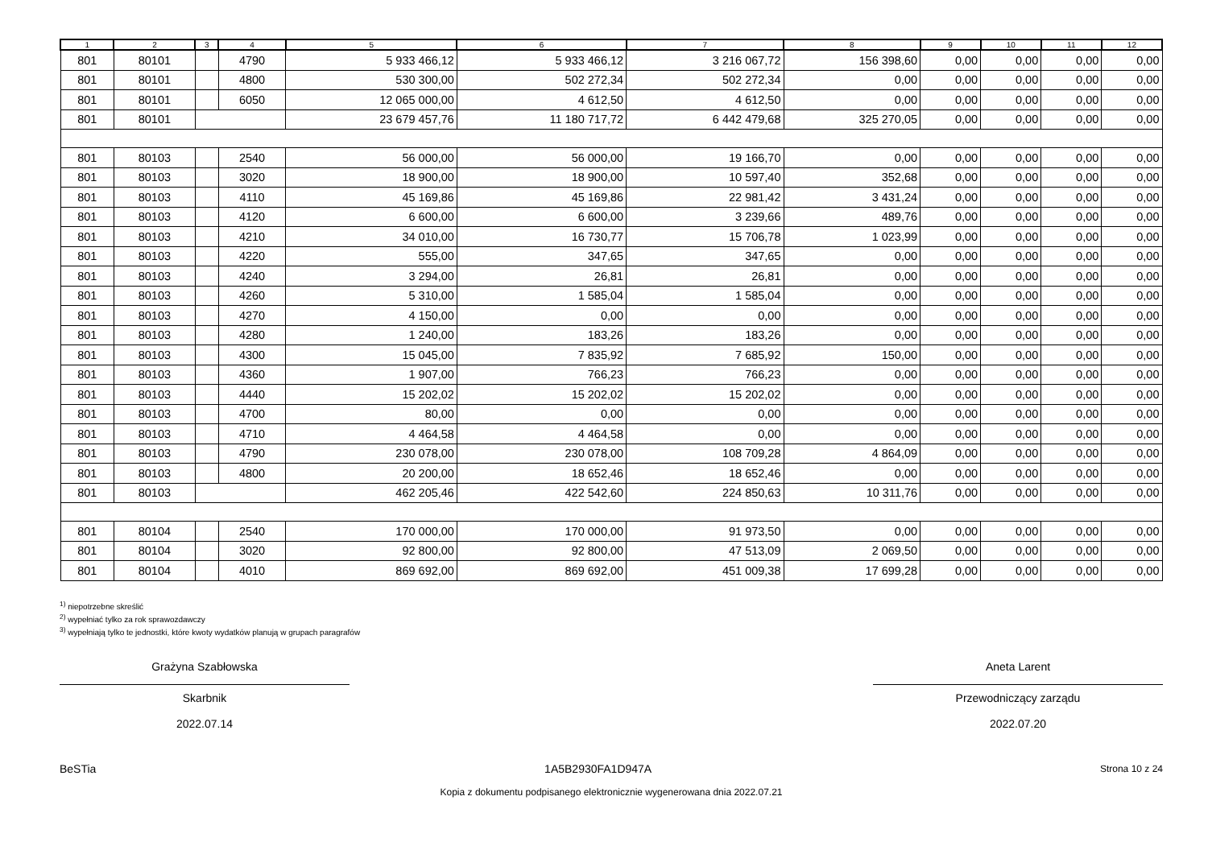| 1 | 2 | 3 | 4 | 5 | 6 | 7 | 8 | 9 | 10 | 11 | 12 |
| --- | --- | --- | --- | --- | --- | --- | --- | --- | --- | --- | --- |
| 801 | 80101 | | 4790 | 5 933 466,12 | 5 933 466,12 | 3 216 067,72 | 156 398,60 | 0,00 | 0,00 | 0,00 | 0,00 |
| 801 | 80101 | | 4800 | 530 300,00 | 502 272,34 | 502 272,34 | 0,00 | 0,00 | 0,00 | 0,00 | 0,00 |
| 801 | 80101 | | 6050 | 12 065 000,00 | 4 612,50 | 4 612,50 | 0,00 | 0,00 | 0,00 | 0,00 | 0,00 |
| 801 | 80101 | | | 23 679 457,76 | 11 180 717,72 | 6 442 479,68 | 325 270,05 | 0,00 | 0,00 | 0,00 | 0,00 |
| 801 | 80103 | | 2540 | 56 000,00 | 56 000,00 | 19 166,70 | 0,00 | 0,00 | 0,00 | 0,00 | 0,00 |
| 801 | 80103 | | 3020 | 18 900,00 | 18 900,00 | 10 597,40 | 352,68 | 0,00 | 0,00 | 0,00 | 0,00 |
| 801 | 80103 | | 4110 | 45 169,86 | 45 169,86 | 22 981,42 | 3 431,24 | 0,00 | 0,00 | 0,00 | 0,00 |
| 801 | 80103 | | 4120 | 6 600,00 | 6 600,00 | 3 239,66 | 489,76 | 0,00 | 0,00 | 0,00 | 0,00 |
| 801 | 80103 | | 4210 | 34 010,00 | 16 730,77 | 15 706,78 | 1 023,99 | 0,00 | 0,00 | 0,00 | 0,00 |
| 801 | 80103 | | 4220 | 555,00 | 347,65 | 347,65 | 0,00 | 0,00 | 0,00 | 0,00 | 0,00 |
| 801 | 80103 | | 4240 | 3 294,00 | 26,81 | 26,81 | 0,00 | 0,00 | 0,00 | 0,00 | 0,00 |
| 801 | 80103 | | 4260 | 5 310,00 | 1 585,04 | 1 585,04 | 0,00 | 0,00 | 0,00 | 0,00 | 0,00 |
| 801 | 80103 | | 4270 | 4 150,00 | 0,00 | 0,00 | 0,00 | 0,00 | 0,00 | 0,00 | 0,00 |
| 801 | 80103 | | 4280 | 1 240,00 | 183,26 | 183,26 | 0,00 | 0,00 | 0,00 | 0,00 | 0,00 |
| 801 | 80103 | | 4300 | 15 045,00 | 7 835,92 | 7 685,92 | 150,00 | 0,00 | 0,00 | 0,00 | 0,00 |
| 801 | 80103 | | 4360 | 1 907,00 | 766,23 | 766,23 | 0,00 | 0,00 | 0,00 | 0,00 | 0,00 |
| 801 | 80103 | | 4440 | 15 202,02 | 15 202,02 | 15 202,02 | 0,00 | 0,00 | 0,00 | 0,00 | 0,00 |
| 801 | 80103 | | 4700 | 80,00 | 0,00 | 0,00 | 0,00 | 0,00 | 0,00 | 0,00 | 0,00 |
| 801 | 80103 | | 4710 | 4 464,58 | 4 464,58 | 0,00 | 0,00 | 0,00 | 0,00 | 0,00 | 0,00 |
| 801 | 80103 | | 4790 | 230 078,00 | 230 078,00 | 108 709,28 | 4 864,09 | 0,00 | 0,00 | 0,00 | 0,00 |
| 801 | 80103 | | 4800 | 20 200,00 | 18 652,46 | 18 652,46 | 0,00 | 0,00 | 0,00 | 0,00 | 0,00 |
| 801 | 80103 | | | 462 205,46 | 422 542,60 | 224 850,63 | 10 311,76 | 0,00 | 0,00 | 0,00 | 0,00 |
| 801 | 80104 | | 2540 | 170 000,00 | 170 000,00 | 91 973,50 | 0,00 | 0,00 | 0,00 | 0,00 | 0,00 |
| 801 | 80104 | | 3020 | 92 800,00 | 92 800,00 | 47 513,09 | 2 069,50 | 0,00 | 0,00 | 0,00 | 0,00 |
| 801 | 80104 | | 4010 | 869 692,00 | 869 692,00 | 451 009,38 | 17 699,28 | 0,00 | 0,00 | 0,00 | 0,00 |
<sup>1)</sup> niepotrzebne skreślić
<sup>2)</sup> wypełniać tylko za rok sprawozdawczy
<sup>3)</sup> wypełniają tylko te jednostki, które kwoty wydatków planują w grupach paragrafów
Grażyna Szabłowska
Skarbnik
2022.07.14
Aneta Larent
Przewodniczący zarządu
2022.07.20
BeSTia 1A5B2930FA1D947A Strona 10 z 24
Kopia z dokumentu podpisanego elektronicznie wygenerowana dnia 2022.07.21